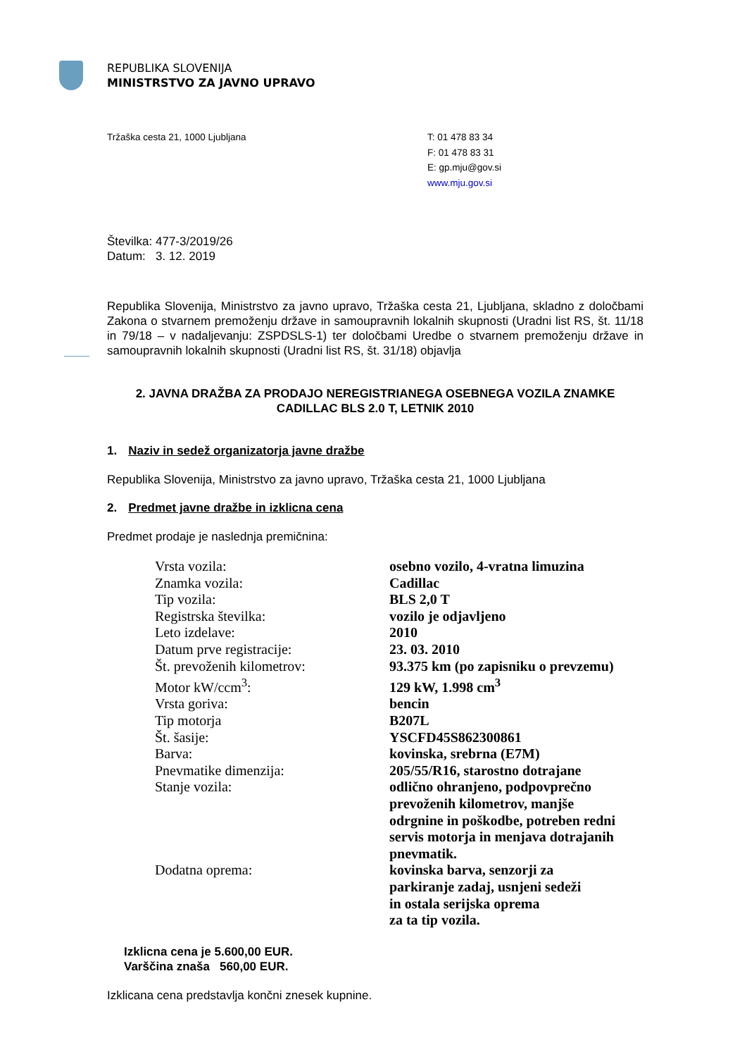REPUBLIKA SLOVENIJA
MINISTRSTVO ZA JAVNO UPRAVO
Tržaška cesta 21, 1000 Ljubljana T: 01 478 83 34
F: 01 478 83 31
E: gp.mju@gov.si
www.mju.gov.si
Številka: 477-3/2019/26
Datum: 3. 12. 2019
Republika Slovenija, Ministrstvo za javno upravo, Tržaška cesta 21, Ljubljana, skladno z določbami Zakona o stvarnem premoženju države in samoupravnih lokalnih skupnosti (Uradni list RS, št. 11/18 in 79/18 – v nadaljevanju: ZSPDSLS-1) ter določbami Uredbe o stvarnem premoženju države in samoupravnih lokalnih skupnosti (Uradni list RS, št. 31/18) objavlja
2. JAVNA DRAŽBA ZA PRODAJO NEREGISTRIANEGA OSEBNEGA VOZILA ZNAMKE CADILLAC BLS 2.0 T, LETNIK 2010
1. Naziv in sedež organizatorja javne dražbe
Republika Slovenija, Ministrstvo za javno upravo, Tržaška cesta 21, 1000 Ljubljana
2. Predmet javne dražbe in izklicna cena
Predmet prodaje je naslednja premičnina:
| Vrsta vozila: | osebno vozilo, 4-vratna limuzina |
| Znamka vozila: | Cadillac |
| Tip vozila: | BLS 2,0 T |
| Registrska številka: | vozilo je odjavljeno |
| Leto izdelave: | 2010 |
| Datum prve registracije: | 23. 03. 2010 |
| Št. prevoženih kilometrov: | 93.375 km (po zapisniku o prevzemu) |
| Motor kW/ccm<sup>3</sup>: | 129 kW, 1.998 cm<sup>3</sup> |
| Vrsta goriva: | bencin |
| Tip motorja | B207L |
| Št. šasije: | YSCFD45S862300861 |
| Barva: | kovinska, srebrna (E7M) |
| Pnevmatike dimenzija: | 205/55/R16, starostno dotrajane |
| Stanje vozila: | odlično ohranjeno, podpovprečno prevoženih kilometrov, manjše odrgnine in poškodbe, potreben redni servis motorja in menjava dotrajanih pnevmatik. |
| Dodatna oprema: | kovinska barva, senzorji za parkiranje zadaj, usnjeni sedeži in ostala serijska oprema za ta tip vozila. |
Izklicna cena je 5.600,00 EUR.
Varščina znaša 560,00 EUR.
Izklicana cena predstavlja končni znesek kupnine.